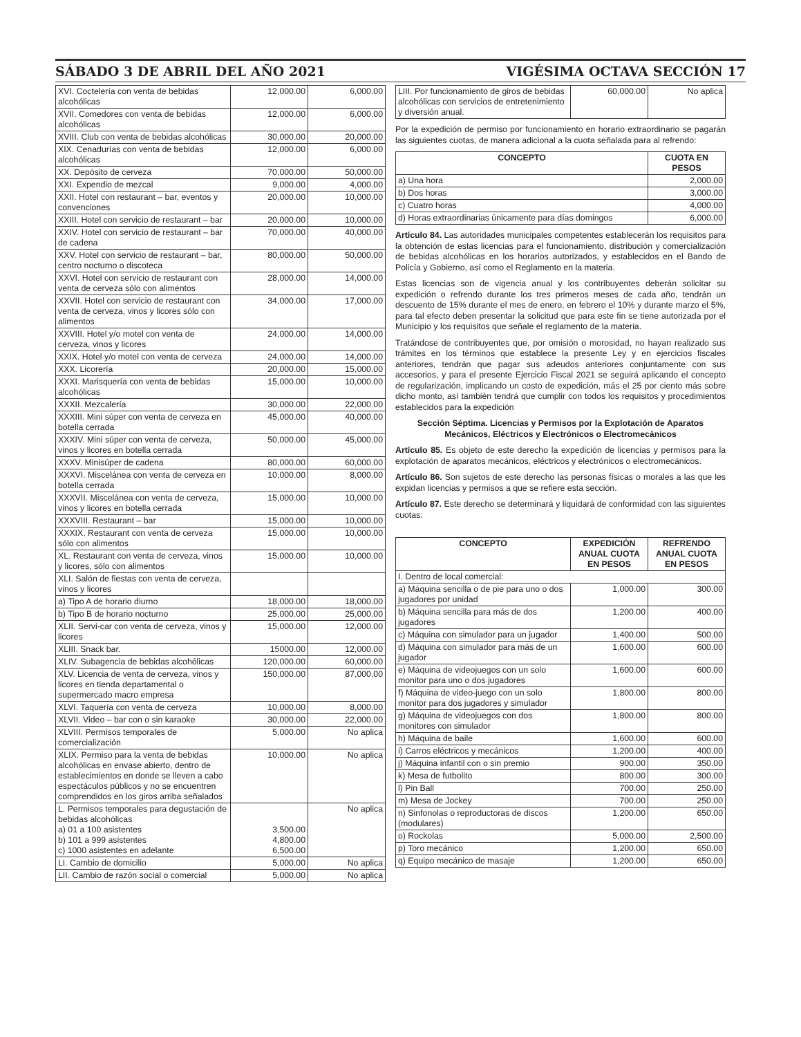SÁBADO 3 DE ABRIL DEL AÑO 2021 VIGÉSIMA OCTAVA SECCIÓN 17
| XVI. Coctelería con venta de bebidas alcohólicas | 12,000.00 | 6,000.00 |
| XVII. Comedores con venta de bebidas alcohólicas | 12,000.00 | 6,000.00 |
| XVIII. Club con venta de bebidas alcohólicas | 30,000.00 | 20,000.00 |
| XIX. Cenadurías con venta de bebidas alcohólicas | 12,000.00 | 6,000.00 |
| XX. Depósito de cerveza | 70,000.00 | 50,000.00 |
| XXI. Expendio de mezcal | 9,000.00 | 4,000.00 |
| XXII. Hotel con restaurant – bar, eventos y convenciones | 20,000.00 | 10,000.00 |
| XXIII. Hotel con servicio de restaurant – bar | 20,000.00 | 10,000.00 |
| XXIV. Hotel con servicio de restaurant – bar de cadena | 70,000.00 | 40,000.00 |
| XXV. Hotel con servicio de restaurant – bar, centro nocturno o discoteca | 80,000.00 | 50,000.00 |
| XXVI. Hotel con servicio de restaurant con venta de cerveza sólo con alimentos | 28,000.00 | 14,000.00 |
| XXVII. Hotel con servicio de restaurant con venta de cerveza, vinos y licores sólo con alimentos | 34,000.00 | 17,000.00 |
| XXVIII. Hotel y/o motel con venta de cerveza, vinos y licores | 24,000.00 | 14,000.00 |
| XXIX. Hotel y/o motel con venta de cerveza | 24,000.00 | 14,000.00 |
| XXX. Licorería | 20,000.00 | 15,000.00 |
| XXXI. Marisquería con venta de bebidas alcohólicas | 15,000.00 | 10,000.00 |
| XXXII. Mezcalería | 30,000.00 | 22,000.00 |
| XXXIII. Mini súper con venta de cerveza en botella cerrada | 45,000.00 | 40,000.00 |
| XXXIV. Mini súper con venta de cerveza, vinos y licores en botella cerrada | 50,000.00 | 45,000.00 |
| XXXV. Minisúper de cadena | 80,000.00 | 60,000.00 |
| XXXVI. Miscelánea con venta de cerveza en botella cerrada | 10,000.00 | 8,000.00 |
| XXXVII. Miscelánea con venta de cerveza, vinos y licores en botella cerrada | 15,000.00 | 10,000.00 |
| XXXVIII. Restaurant – bar | 15,000.00 | 10,000.00 |
| XXXIX. Restaurant con venta de cerveza sólo con alimentos | 15,000.00 | 10,000.00 |
| XL. Restaurant con venta de cerveza, vinos y licores, sólo con alimentos | 15,000.00 | 10,000.00 |
| XLI. Salón de fiestas con venta de cerveza, vinos y licores | | |
| a) Tipo A de horario diurno | 18,000.00 | 18,000.00 |
| b) Tipo B de horario nocturno | 25,000.00 | 25,000.00 |
| XLII. Servi-car con venta de cerveza, vinos y licores | 15,000.00 | 12,000.00 |
| XLIII. Snack bar. | 15000.00 | 12,000.00 |
| XLIV. Subagencia de bebidas alcohólicas | 120,000.00 | 60,000.00 |
| XLV. Licencia de venta de cerveza, vinos y licores en tienda departamental o supermercado macro empresa | 150,000.00 | 87,000.00 |
| XLVI. Taquería con venta de cerveza | 10,000.00 | 8,000.00 |
| XLVII. Video – bar con o sin karaoke | 30,000.00 | 22,000.00 |
| XLVIII. Permisos temporales de comercialización | 5,000.00 | No aplica |
| XLIX. Permiso para la venta de bebidas alcohólicas en envase abierto, dentro de establecimientos en donde se lleven a cabo espectáculos públicos y no se encuentren comprendidos en los giros arriba señalados | 10,000.00 | No aplica |
| L. Permisos temporales para degustación de bebidas alcohólicas a) 01 a 100 asistentes b) 101 a 999 asistentes c) 1000 asistentes en adelante | 3,500.00 4,800.00 6,500.00 | No aplica |
| LI. Cambio de domicilio | 5,000.00 | No aplica |
| LII. Cambio de razón social o comercial | 5,000.00 | No aplica |
| LIII. Por funcionamiento de giros de bebidas alcohólicas con servicios de entretenimiento y diversión anual. | 60,000.00 | No aplica |
Por la expedición de permiso por funcionamiento en horario extraordinario se pagarán las siguientes cuotas, de manera adicional a la cuota señalada para al refrendo:
| CONCEPTO | CUOTA EN PESOS |
| --- | --- |
| a) Una hora | 2,000.00 |
| b) Dos horas | 3,000.00 |
| c) Cuatro horas | 4,000.00 |
| d) Horas extraordinarias únicamente para días domingos | 6,000.00 |
Artículo 84. Las autoridades municipales competentes establecerán los requisitos para la obtención de estas licencias para el funcionamiento, distribución y comercialización de bebidas alcohólicas en los horarios autorizados, y establecidos en el Bando de Policía y Gobierno, así como el Reglamento en la materia.
Estas licencias son de vigencia anual y los contribuyentes deberán solicitar su expedición o refrendo durante los tres primeros meses de cada año, tendrán un descuento de 15% durante el mes de enero, en febrero el 10% y durante marzo el 5%, para tal efecto deben presentar la solicitud que para este fin se tiene autorizada por el Municipio y los requisitos que señale el reglamento de la materia.
Tratándose de contribuyentes que, por omisión o morosidad, no hayan realizado sus trámites en los términos que establece la presente Ley y en ejercicios fiscales anteriores, tendrán que pagar sus adeudos anteriores conjuntamente con sus accesorios, y para el presente Ejercicio Fiscal 2021 se seguirá aplicando el concepto de regularización, implicando un costo de expedición, más el 25 por ciento más sobre dicho monto, así también tendrá que cumplir con todos los requisitos y procedimientos establecidos para la expedición
Sección Séptima. Licencias y Permisos por la Explotación de Aparatos Mecánicos, Eléctricos y Electrónicos o Electromecánicos
Artículo 85. Es objeto de este derecho la expedición de licencias y permisos para la explotación de aparatos mecánicos, eléctricos y electrónicos o electromecánicos.
Artículo 86. Son sujetos de este derecho las personas físicas o morales a las que les expidan licencias y permisos a que se refiere esta sección.
Artículo 87. Este derecho se determinará y liquidará de conformidad con las siguientes cuotas:
| CONCEPTO | EXPEDICIÓN ANUAL CUOTA EN PESOS | REFRENDO ANUAL CUOTA EN PESOS |
| --- | --- | --- |
| I. Dentro de local comercial: | | |
| a) Máquina sencilla o de pie para uno o dos jugadores por unidad | 1,000.00 | 300.00 |
| b) Máquina sencilla para más de dos jugadores | 1,200.00 | 400.00 |
| c) Máquina con simulador para un jugador | 1,400.00 | 500.00 |
| d) Máquina con simulador para más de un jugador | 1,600.00 | 600.00 |
| e) Máquina de videojuegos con un solo monitor para uno o dos jugadores | 1,600.00 | 600.00 |
| f) Máquina de video-juego con un solo monitor para dos jugadores y simulador | 1,800.00 | 800.00 |
| g) Máquina de videojuegos con dos monitores con simulador | 1,800.00 | 800.00 |
| h) Máquina de baile | 1,600.00 | 600.00 |
| i) Carros eléctricos y mecánicos | 1,200.00 | 400.00 |
| j) Máquina infantil con o sin premio | 900.00 | 350.00 |
| k) Mesa de futbolito | 800.00 | 300.00 |
| l) Pin Ball | 700.00 | 250.00 |
| m) Mesa de Jockey | 700.00 | 250.00 |
| n) Sinfonolas o reproductoras de discos (modulares) | 1,200.00 | 650.00 |
| o) Rockolas | 5,000.00 | 2,500.00 |
| p) Toro mecánico | 1,200.00 | 650.00 |
| q) Equipo mecánico de masaje | 1,200.00 | 650.00 |